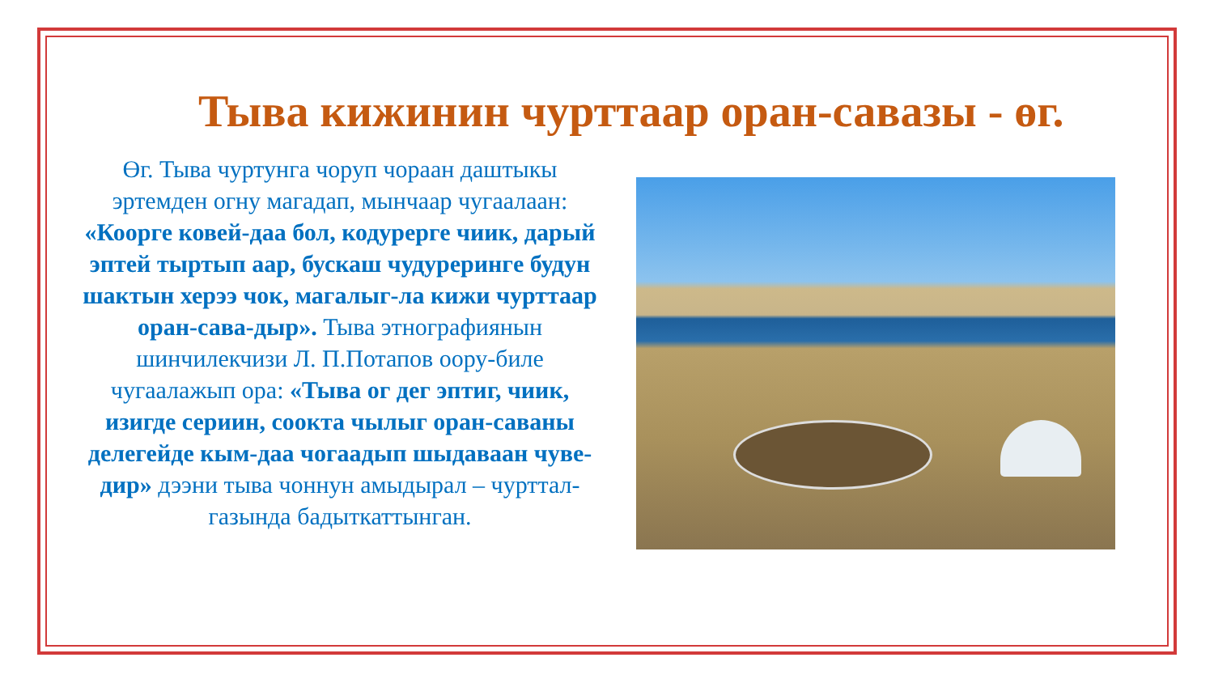Тыва кижинин чурттаар оран-савазы - өг.
Өг. Тыва чуртунга чоруп чораан даштыкы эртемден огну магадап, мынчаар чугаалаан: «Коорге ковей-даа бол, кодурерге чиик, дарый эптей тыртып аар, бускаш чудурерингe будун шактын херээ чок, магалыг-ла кижи чурттаар оран-сава-дыр». Тыва этнографиянын шинчилекчизи Л. П.Потапов оору-биле чугаалажып ора: «Тыва ог дег эптиг, чиик, изигде сериин, соокта чылыг оран-саваны делегейде кым-даа чогаадып шыдаваан чуве-дир» дээни тыва чоннун амыдырал – чурттал­газында бадыткаттынган.